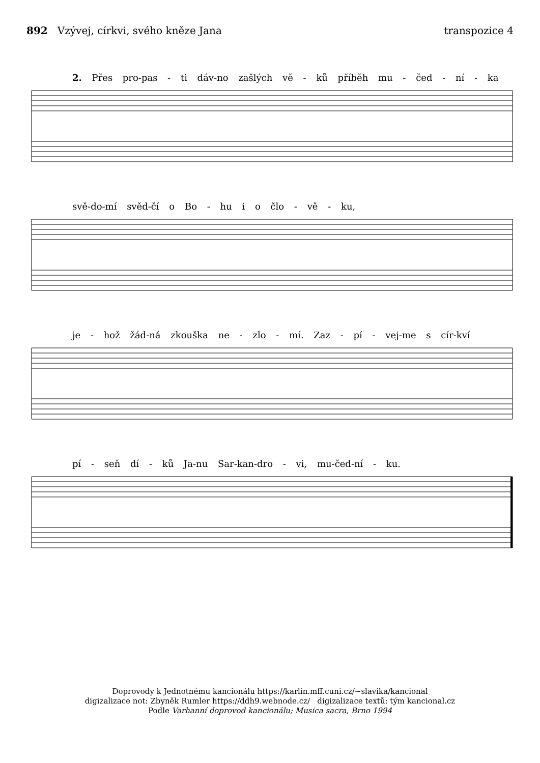892 Vzývej, církvi, svého kněze Jana
transpozice 4
2. Přes pro-pas - ti dáv-no zašlých vě - ků příběh mu - čed - ní - ka
svě-do-mí svěd-čí o Bo - hu i o člo - vě - ku,
je - hož žád-ná zkouška ne - zlo - mí. Zaz - pí - vej-me s cír-kví
pí - seň dí - ků Ja-nu Sar-kan-dro - vi, mu-čed-ní - ku.
Doprovody k Jednotnému kancionálu https://karlin.mff.cuni.cz/~slavika/kancional
digizalizace not: Zbyněk Rumler https://ddh9.webnode.cz/ digizalizace textů: tým kancional.cz
Podle Varhanní doprovod kancionálu; Musica sacra, Brno 1994